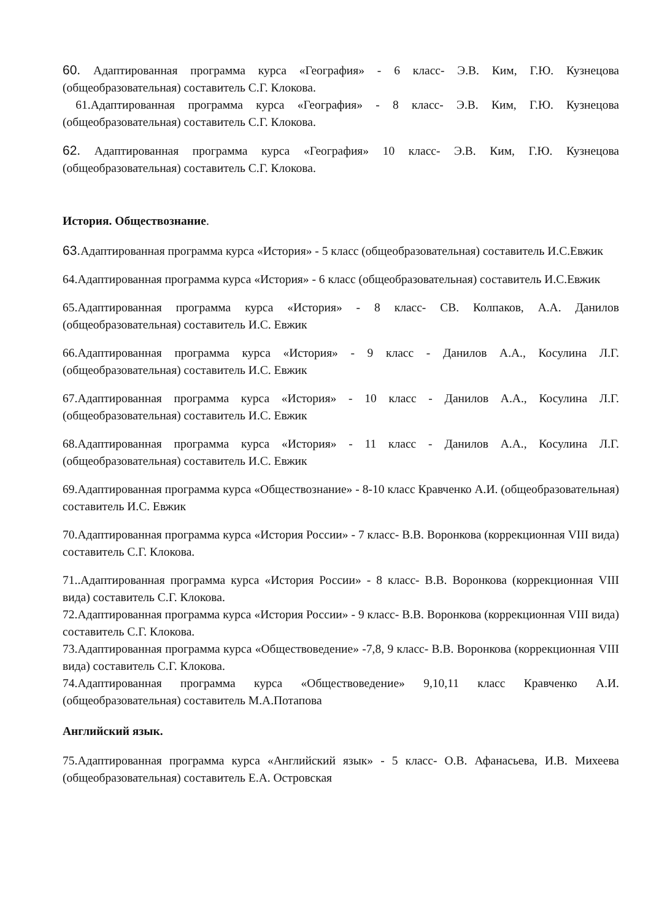60. Адаптированная программа курса «География» - 6 класс- Э.В. Ким, Г.Ю. Кузнецова (общеобразовательная) составитель С.Г. Клокова.
61.Адаптированная программа курса «География» - 8 класс- Э.В. Ким, Г.Ю. Кузнецова (общеобразовательная) составитель С.Г. Клокова.
62. Адаптированная программа курса «География» 10 класс- Э.В. Ким, Г.Ю. Кузнецова (общеобразовательная) составитель С.Г. Клокова.
История. Обществознание.
63. Адаптированная программа курса «История» - 5 класс (общеобразовательная) составитель И.С.Евжик
64.Адаптированная программа курса «История» - 6 класс (общеобразовательная) составитель И.С.Евжик
65.Адаптированная программа курса «История» - 8 класс- СВ. Колпаков, А.А. Данилов (общеобразовательная) составитель И.С. Евжик
66.Адаптированная программа курса «История» - 9 класс - Данилов А.А., Косулина Л.Г. (общеобразовательная) составитель И.С. Евжик
67.Адаптированная программа курса «История» - 10 класс - Данилов А.А., Косулина Л.Г. (общеобразовательная) составитель И.С. Евжик
68.Адаптированная программа курса «История» - 11 класс - Данилов А.А., Косулина Л.Г. (общеобразовательная) составитель И.С. Евжик
69.Адаптированная программа курса «Обществознание» - 8-10 класс Кравченко А.И. (общеобразовательная) составитель И.С. Евжик
70.Адаптированная программа курса «История России» - 7 класс- В.В. Воронкова (коррекционная VIII вида) составитель С.Г. Клокова.
71..Адаптированная программа курса «История России» - 8 класс- В.В. Воронкова (коррекционная VIII вида) составитель С.Г. Клокова.
72.Адаптированная программа курса «История России» - 9 класс- В.В. Воронкова (коррекционная VIII вида) составитель С.Г. Клокова.
73.Адаптированная программа курса «Обществоведение» -7,8, 9 класс- В.В. Воронкова (коррекционная VIII вида) составитель С.Г. Клокова.
74.Адаптированная программа курса «Обществоведение» 9,10,11 класс Кравченко А.И. (общеобразовательная) составитель М.А.Потапова
Английский язык.
75.Адаптированная программа курса «Английский язык» - 5 класс- О.В. Афанасьева, И.В. Михеева (общеобразовательная) составитель Е.А. Островская